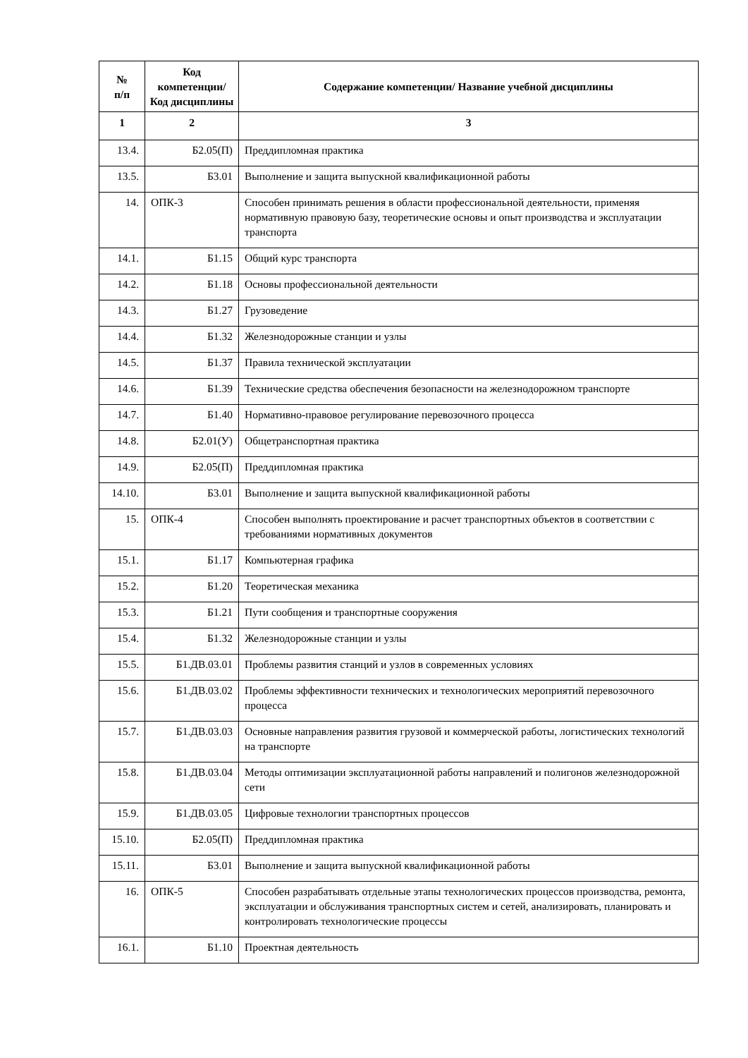| № п/п | Код компетенции/ Код дисциплины | Содержание компетенции/ Название учебной дисциплины |
| --- | --- | --- |
| 1 | 2 | 3 |
| 13.4. | Б2.05(П) | Преддипломная практика |
| 13.5. | Б3.01 | Выполнение и защита выпускной квалификационной работы |
| 14. | ОПК-3 | Способен принимать решения в области профессиональной деятельности, применяя нормативную правовую базу, теоретические основы и опыт производства и эксплуатации транспорта |
| 14.1. | Б1.15 | Общий курс транспорта |
| 14.2. | Б1.18 | Основы профессиональной деятельности |
| 14.3. | Б1.27 | Грузоведение |
| 14.4. | Б1.32 | Железнодорожные станции и узлы |
| 14.5. | Б1.37 | Правила технической эксплуатации |
| 14.6. | Б1.39 | Технические средства обеспечения безопасности на железнодорожном транспорте |
| 14.7. | Б1.40 | Нормативно-правовое регулирование перевозочного процесса |
| 14.8. | Б2.01(У) | Общетранспортная практика |
| 14.9. | Б2.05(П) | Преддипломная практика |
| 14.10. | Б3.01 | Выполнение и защита выпускной квалификационной работы |
| 15. | ОПК-4 | Способен выполнять проектирование и расчет транспортных объектов в соответствии с требованиями нормативных документов |
| 15.1. | Б1.17 | Компьютерная графика |
| 15.2. | Б1.20 | Теоретическая механика |
| 15.3. | Б1.21 | Пути сообщения и транспортные сооружения |
| 15.4. | Б1.32 | Железнодорожные станции и узлы |
| 15.5. | Б1.ДВ.03.01 | Проблемы развития станций и узлов в современных условиях |
| 15.6. | Б1.ДВ.03.02 | Проблемы эффективности технических и технологических мероприятий перевозочного процесса |
| 15.7. | Б1.ДВ.03.03 | Основные направления развития грузовой и коммерческой работы, логистических технологий на транспорте |
| 15.8. | Б1.ДВ.03.04 | Методы оптимизации эксплуатационной работы направлений и полигонов железнодорожной сети |
| 15.9. | Б1.ДВ.03.05 | Цифровые технологии транспортных процессов |
| 15.10. | Б2.05(П) | Преддипломная практика |
| 15.11. | Б3.01 | Выполнение и защита выпускной квалификационной работы |
| 16. | ОПК-5 | Способен разрабатывать отдельные этапы технологических процессов производства, ремонта, эксплуатации и обслуживания транспортных систем и сетей, анализировать, планировать и контролировать технологические процессы |
| 16.1. | Б1.10 | Проектная деятельность |